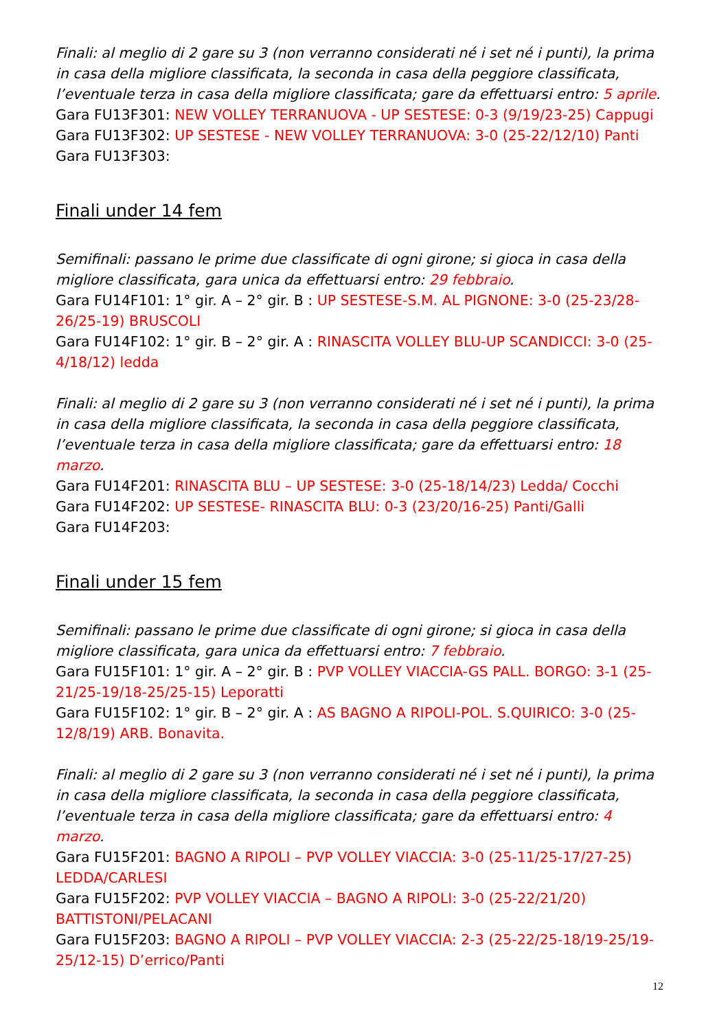Finali: al meglio di 2 gare su 3 (non verranno considerati né i set né i punti), la prima in casa della migliore classificata, la seconda in casa della peggiore classificata, l’eventuale terza in casa della migliore classificata; gare da effettuarsi entro: 5 aprile.
Gara FU13F301: NEW VOLLEY TERRANUOVA - UP SESTESE: 0-3 (9/19/23-25) Cappugi
Gara FU13F302: UP SESTESE - NEW VOLLEY TERRANUOVA: 3-0 (25-22/12/10) Panti
Gara FU13F303:
Finali under 14 fem
Semifinali: passano le prime due classificate di ogni girone; si gioca in casa della migliore classificata, gara unica da effettuarsi entro: 29 febbraio.
Gara FU14F101: 1° gir. A – 2° gir. B : UP SESTESE-S.M. AL PIGNONE: 3-0 (25-23/28-26/25-19) BRUSCOLI
Gara FU14F102: 1° gir. B – 2° gir. A : RINASCITA VOLLEY BLU-UP SCANDICCI: 3-0 (25-4/18/12) ledda
Finali: al meglio di 2 gare su 3 (non verranno considerati né i set né i punti), la prima in casa della migliore classificata, la seconda in casa della peggiore classificata, l’eventuale terza in casa della migliore classificata; gare da effettuarsi entro: 18 marzo.
Gara FU14F201: RINASCITA BLU – UP SESTESE: 3-0 (25-18/14/23) Ledda/ Cocchi
Gara FU14F202: UP SESTESE- RINASCITA BLU: 0-3 (23/20/16-25) Panti/Galli
Gara FU14F203:
Finali under 15 fem
Semifinali: passano le prime due classificate di ogni girone; si gioca in casa della migliore classificata, gara unica da effettuarsi entro: 7 febbraio.
Gara FU15F101: 1° gir. A – 2° gir. B : PVP VOLLEY VIACCIA-GS PALL. BORGO: 3-1 (25-21/25-19/18-25/25-15) Leporatti
Gara FU15F102: 1° gir. B – 2° gir. A : AS BAGNO A RIPOLI-POL. S.QUIRICO: 3-0 (25-12/8/19) ARB. Bonavita.
Finali: al meglio di 2 gare su 3 (non verranno considerati né i set né i punti), la prima in casa della migliore classificata, la seconda in casa della peggiore classificata, l’eventuale terza in casa della migliore classificata; gare da effettuarsi entro: 4 marzo.
Gara FU15F201: BAGNO A RIPOLI – PVP VOLLEY VIACCIA: 3-0 (25-11/25-17/27-25) LEDDA/CARLESI
Gara FU15F202: PVP VOLLEY VIACCIA – BAGNO A RIPOLI: 3-0 (25-22/21/20) BATTISTONI/PELACANI
Gara FU15F203: BAGNO A RIPOLI – PVP VOLLEY VIACCIA: 2-3 (25-22/25-18/19-25/19-25/12-15) D’errico/Panti
12